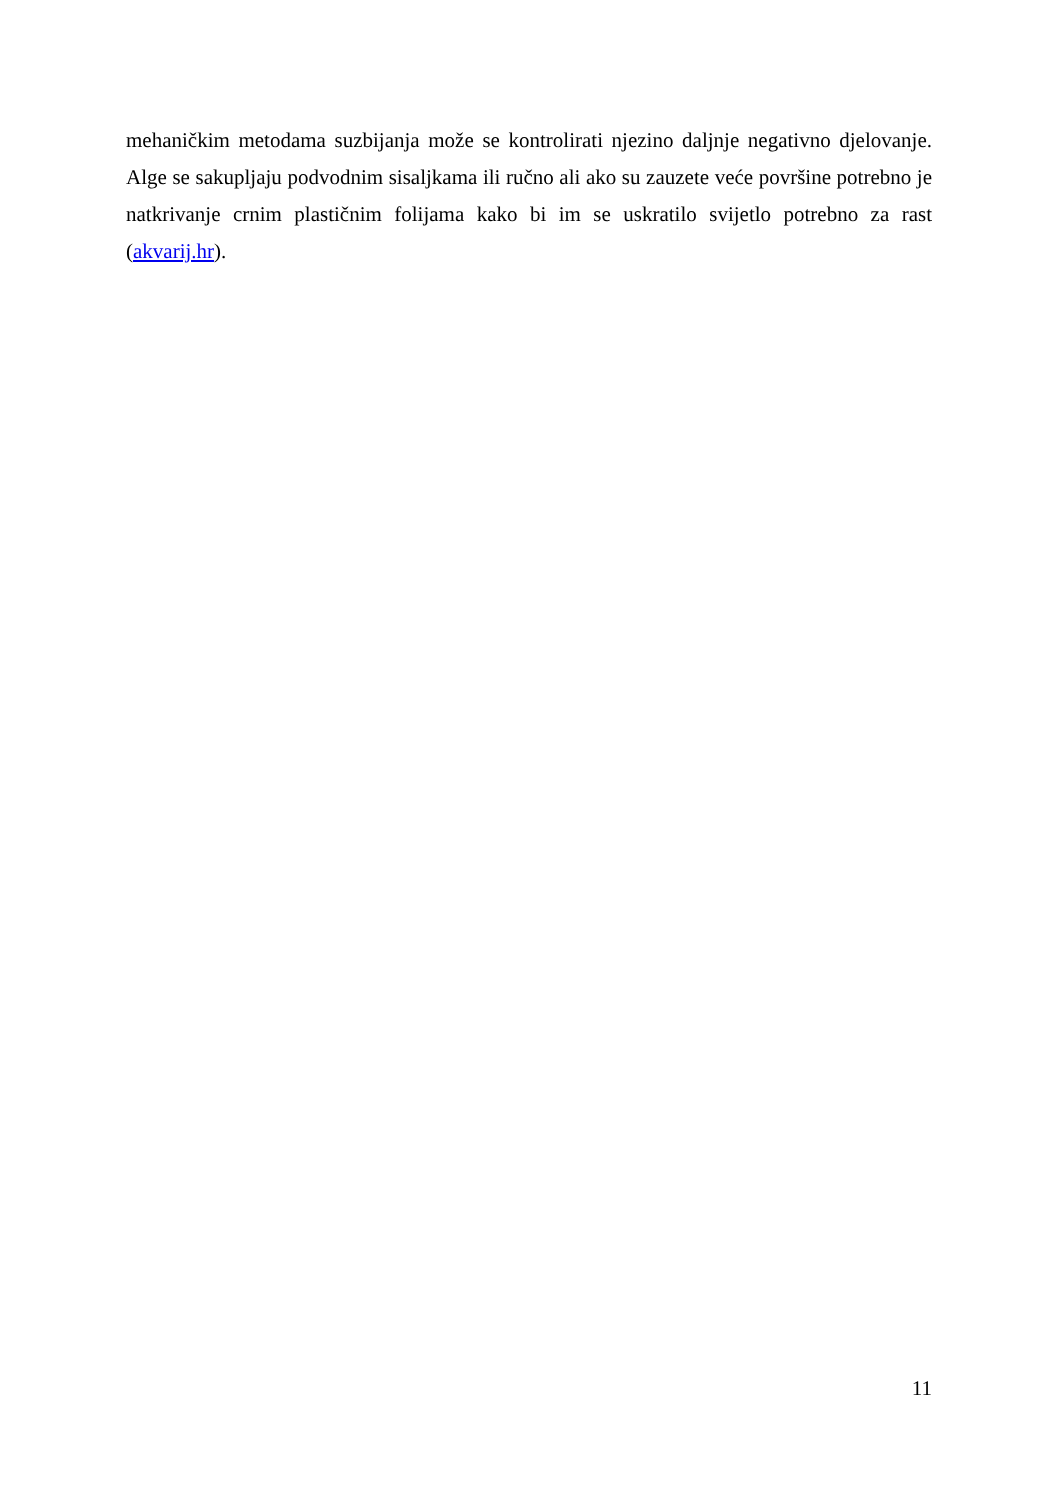mehaničkim metodama suzbijanja može se kontrolirati njezino daljnje negativno djelovanje. Alge se sakupljaju podvodnim sisaljkama ili ručno ali ako su zauzete veće površine potrebno je natkrivanje crnim plastičnim folijama kako bi im se uskratilo svijetlo potrebno za rast (akvarij.hr).
11